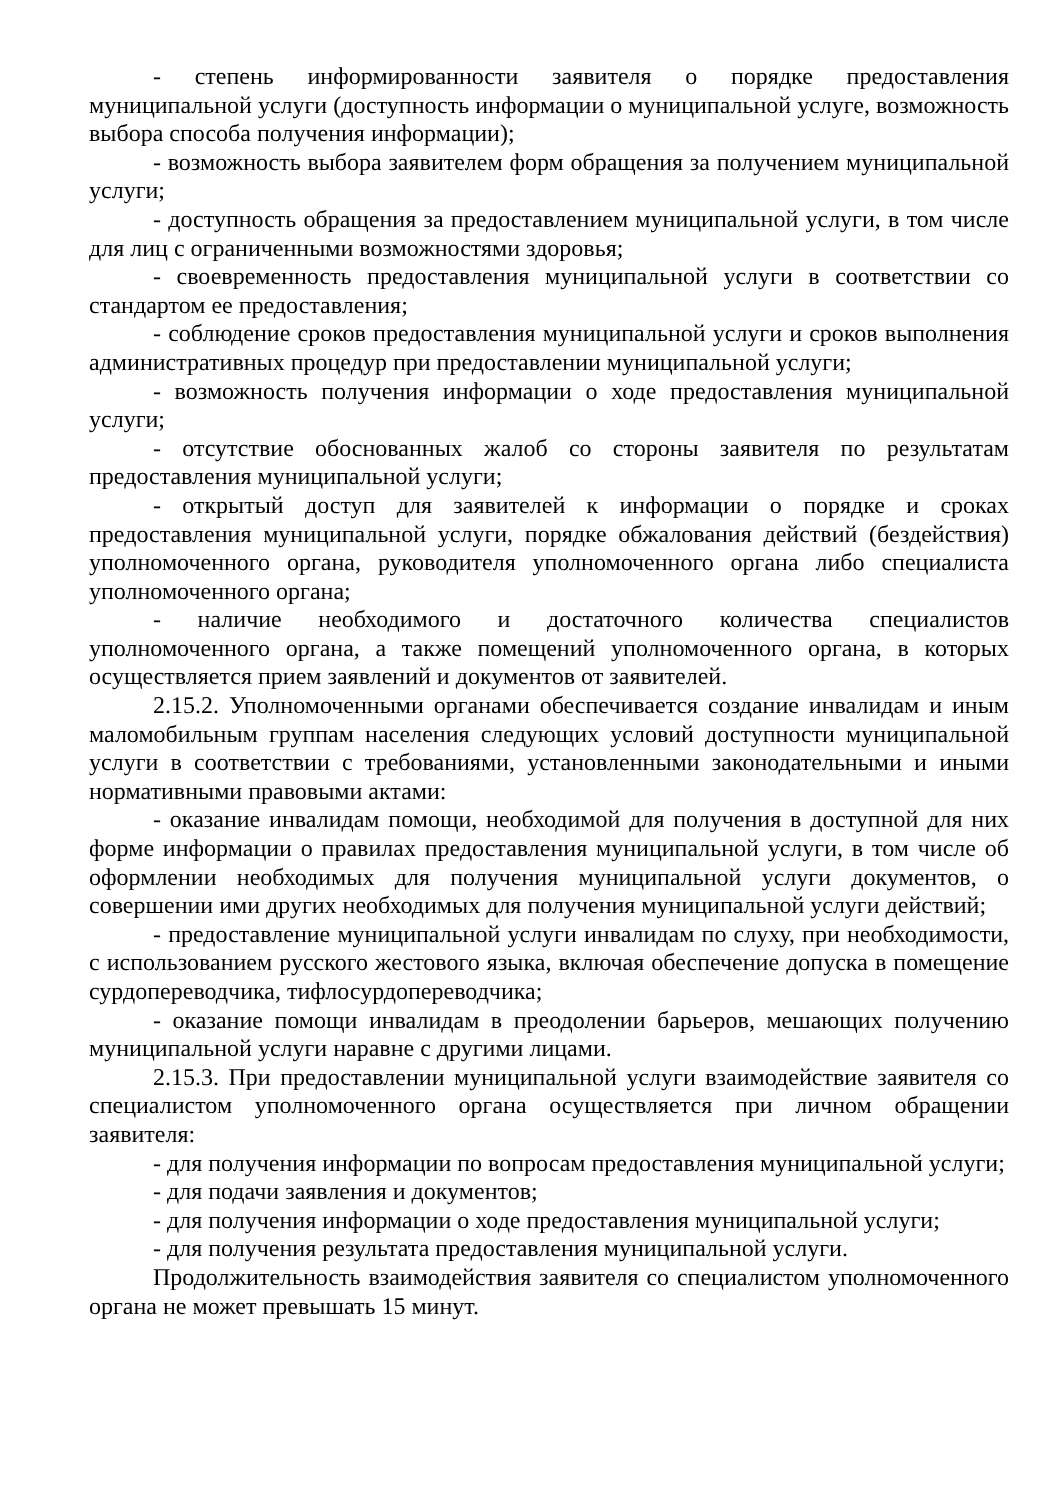- степень информированности заявителя о порядке предоставления муниципальной услуги (доступность информации о муниципальной услуге, возможность выбора способа получения информации);
- возможность выбора заявителем форм обращения за получением муниципальной услуги;
- доступность обращения за предоставлением муниципальной услуги, в том числе для лиц с ограниченными возможностями здоровья;
- своевременность предоставления муниципальной услуги в соответствии со стандартом ее предоставления;
- соблюдение сроков предоставления муниципальной услуги и сроков выполнения административных процедур при предоставлении муниципальной услуги;
- возможность получения информации о ходе предоставления муниципальной услуги;
- отсутствие обоснованных жалоб со стороны заявителя по результатам предоставления муниципальной услуги;
- открытый доступ для заявителей к информации о порядке и сроках предоставления муниципальной услуги, порядке обжалования действий (бездействия) уполномоченного органа, руководителя уполномоченного органа либо специалиста уполномоченного органа;
- наличие необходимого и достаточного количества специалистов уполномоченного органа, а также помещений уполномоченного органа, в которых осуществляется прием заявлений и документов от заявителей.
2.15.2. Уполномоченными органами обеспечивается создание инвалидам и иным маломобильным группам населения следующих условий доступности муниципальной услуги в соответствии с требованиями, установленными законодательными и иными нормативными правовыми актами:
- оказание инвалидам помощи, необходимой для получения в доступной для них форме информации о правилах предоставления муниципальной услуги, в том числе об оформлении необходимых для получения муниципальной услуги документов, о совершении ими других необходимых для получения муниципальной услуги действий;
- предоставление муниципальной услуги инвалидам по слуху, при необходимости, с использованием русского жестового языка, включая обеспечение допуска в помещение сурдопереводчика, тифлосурдопереводчика;
- оказание помощи инвалидам в преодолении барьеров, мешающих получению муниципальной услуги наравне с другими лицами.
2.15.3. При предоставлении муниципальной услуги взаимодействие заявителя со специалистом уполномоченного органа осуществляется при личном обращении заявителя:
- для получения информации по вопросам предоставления муниципальной услуги;
- для подачи заявления и документов;
- для получения информации о ходе предоставления муниципальной услуги;
- для получения результата предоставления муниципальной услуги.
Продолжительность взаимодействия заявителя со специалистом уполномоченного органа не может превышать 15 минут.